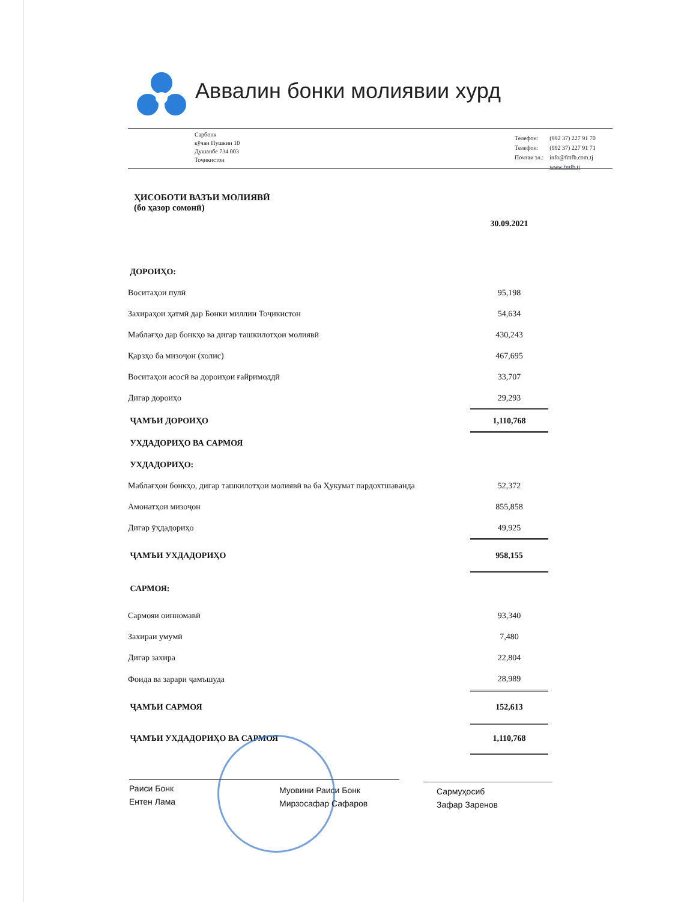Аввалин бонки молиявии хурд
Сарбонк
кӯчаи Пушкин 10
Душанбе 734 003
Тоҷикистон
| Телефон: | (992 37) 227 91 70 |
| Телефон: | (992 37) 227 91 71 |
| Почтаи эл.: | info@fmfb.com.tj |
| | www.fmfb.tj |
ҲИСОБОТИ ВАЗЪИ МОЛИЯВӢ
(бо ҳазор сомонӣ)
| | 30.09.2021 |
| ДОРОИҲО: | |
| Воситаҳои пулӣ | 95,198 |
| Захираҳои ҳатмӣ дар Бонки миллии Тоҷикистон | 54,634 |
| Маблағҳо дар бонкҳо ва дигар ташкилотҳои молиявӣ | 430,243 |
| Қарзҳо ба мизоҷон (холис) | 467,695 |
| Воситаҳои асосӣ ва дороиҳои ғайримоддӣ | 33,707 |
| Дигар дороиҳо | 29,293 |
| ҶАМЪИ ДОРОИҲО | 1,110,768 |
| УХДАДОРИҲО ВА САРМОЯ | |
| УХДАДОРИҲО: | |
| Маблағҳои бонкҳо, дигар ташкилотҳои молиявӣ ва ба Ҳукумат пардохтшаванда | 52,372 |
| Амонатҳои мизоҷон | 855,858 |
| Дигар ӯҳдадориҳо | 49,925 |
| ҶАМЪИ УХДАДОРИҲО | 958,155 |
| САРМОЯ: | |
| Сармояи оинномавӣ | 93,340 |
| Захираи умумӣ | 7,480 |
| Дигар захира | 22,804 |
| Фоида ва зарари ҷамъшуда | 28,989 |
| ҶАМЪИ САРМОЯ | 152,613 |
| ҶАМЪИ УХДАДОРИҲО ВА САРМОЯ | 1,110,768 |
Раиси Бонк
Ентен Лама
Муовини Раиси Бонк
Мирзосафар Сафаров
Сармуҳосиб
Зафар Заренов